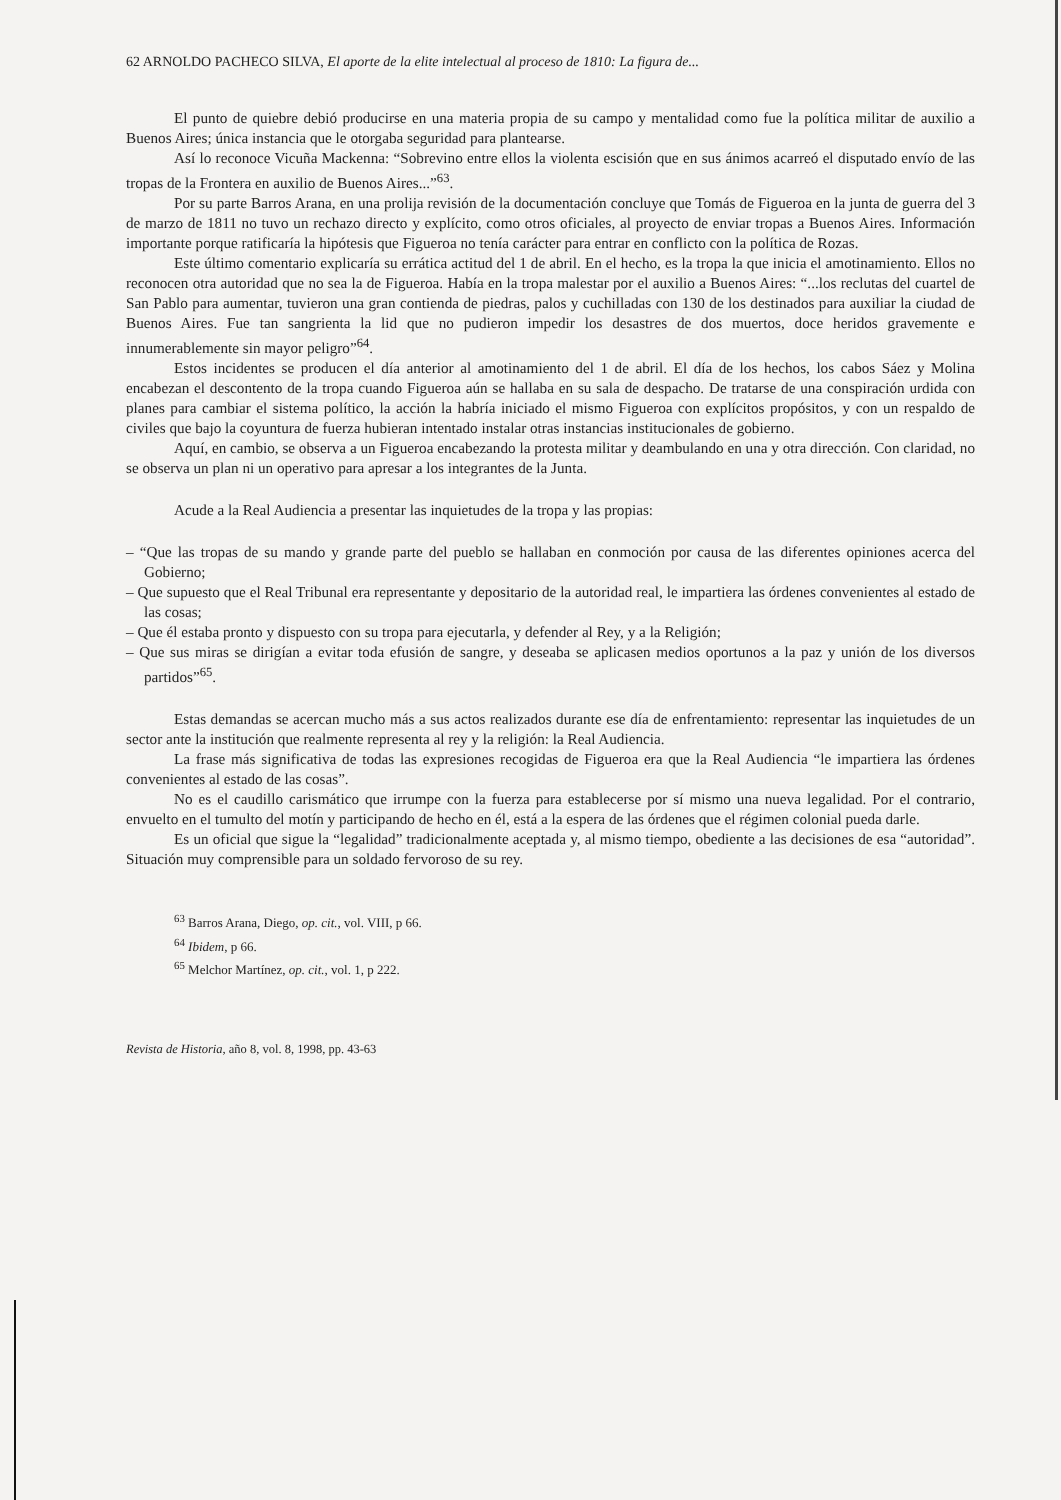62 ARNOLDO PACHECO SILVA, El aporte de la elite intelectual al proceso de 1810: La figura de...
El punto de quiebre debió producirse en una materia propia de su campo y mentalidad como fue la política militar de auxilio a Buenos Aires; única instancia que le otorgaba seguridad para plantearse.
Así lo reconoce Vicuña Mackenna: “Sobrevino entre ellos la violenta escisión que en sus ánimos acarreó el disputado envío de las tropas de la Frontera en auxilio de Buenos Aires...”<sup>63</sup>.
Por su parte Barros Arana, en una prolija revisión de la documentación concluye que Tomás de Figueroa en la junta de guerra del 3 de marzo de 1811 no tuvo un rechazo directo y explícito, como otros oficiales, al proyecto de enviar tropas a Buenos Aires. Información importante porque ratificaría la hipótesis que Figueroa no tenía carácter para entrar en conflicto con la política de Rozas.
Este último comentario explicaría su errática actitud del 1 de abril. En el hecho, es la tropa la que inicia el amotinamiento. Ellos no reconocen otra autoridad que no sea la de Figueroa. Había en la tropa malestar por el auxilio a Buenos Aires: “...los reclutas del cuartel de San Pablo para aumentar, tuvieron una gran contienda de piedras, palos y cuchilladas con 130 de los destinados para auxiliar la ciudad de Buenos Aires. Fue tan sangrienta la lid que no pudieron impedir los desastres de dos muertos, doce heridos gravemente e innumerablemente sin mayor peligro”<sup>64</sup>.
Estos incidentes se producen el día anterior al amotinamiento del 1 de abril. El día de los hechos, los cabos Sáez y Molina encabezan el descontento de la tropa cuando Figueroa aún se hallaba en su sala de despacho. De tratarse de una conspiración urdida con planes para cambiar el sistema político, la acción la habría iniciado el mismo Figueroa con explícitos propósitos, y con un respaldo de civiles que bajo la coyuntura de fuerza hubieran intentado instalar otras instancias institucionales de gobierno.
Aquí, en cambio, se observa a un Figueroa encabezando la protesta militar y deambulando en una y otra dirección. Con claridad, no se observa un plan ni un operativo para apresar a los integrantes de la Junta.
Acude a la Real Audiencia a presentar las inquietudes de la tropa y las propias:
– “Que las tropas de su mando y grande parte del pueblo se hallaban en conmoción por causa de las diferentes opiniones acerca del Gobierno;
– Que supuesto que el Real Tribunal era representante y depositario de la autoridad real, le impartiera las órdenes convenientes al estado de las cosas;
– Que él estaba pronto y dispuesto con su tropa para ejecutarla, y defender al Rey, y a la Religión;
– Que sus miras se dirigían a evitar toda efusión de sangre, y deseaba se aplicasen medios oportunos a la paz y unión de los diversos partidos”<sup>65</sup>.
Estas demandas se acercan mucho más a sus actos realizados durante ese día de enfrentamiento: representar las inquietudes de un sector ante la institución que realmente representa al rey y la religión: la Real Audiencia.
La frase más significativa de todas las expresiones recogidas de Figueroa era que la Real Audiencia “le impartiera las órdenes convenientes al estado de las cosas”.
No es el caudillo carismático que irrumpe con la fuerza para establecerse por sí mismo una nueva legalidad. Por el contrario, envuelto en el tumulto del motín y participando de hecho en él, está a la espera de las órdenes que el régimen colonial pueda darle.
Es un oficial que sigue la “legalidad” tradicionalmente aceptada y, al mismo tiempo, obediente a las decisiones de esa “autoridad”. Situación muy comprensible para un soldado fervoroso de su rey.
<sup>63</sup> Barros Arana, Diego, op. cit., vol. VIII, p 66.
<sup>64</sup> Ibidem, p 66.
<sup>65</sup> Melchor Martínez, op. cit., vol. 1, p 222.
Revista de Historia, año 8, vol. 8, 1998, pp. 43-63